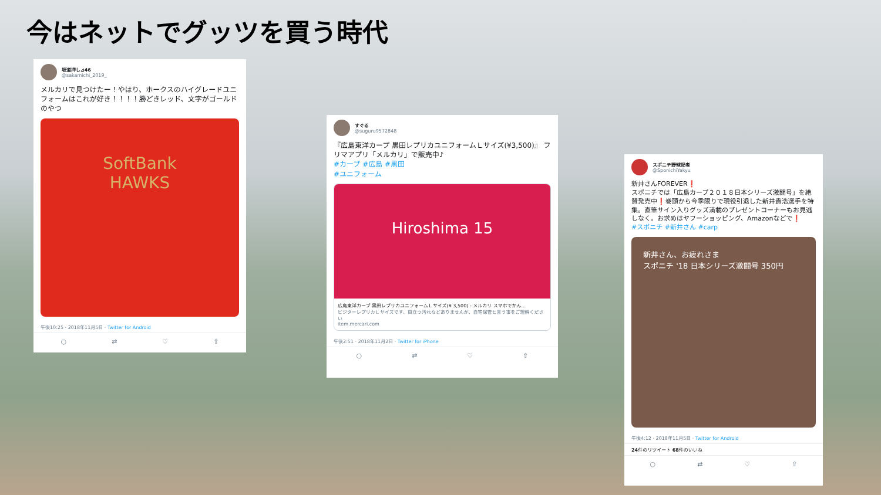今はネットでグッツを買う時代
坂道押し⊿46
@sakamichi_2019_
メルカリで見つけたー！やはり、ホークスのハイグレードユニフォームはこれが好き！！！！勝どきレッド、文字がゴールドのやつ
SoftBank
HAWKS
午後10:25 · 2018年11月5日 · Twitter for Android
○ ⇄ ♡ ⇧
すぐる
@suguru9572848
『広島東洋カープ 黒田レプリカユニフォームＬサイズ(¥3,500)』 フリマアプリ「メルカリ」で販売中♪
#カープ #広島 #黒田
#ユニフォーム
Hiroshima 15
広島東洋カープ 黒田レプリカユニフォームＬサイズ(¥ 3,500) - メルカリ スマホでかん...
ビジターレプリカＬサイズです、目立つ汚れなどありませんが、自宅保管と言う事をご理解ください
item.mercari.com
午後2:51 · 2018年11月2日 · Twitter for iPhone
○ ⇄ ♡ ⇧
スポニチ野球記者
@SponichiYakyu
新井さんFOREVER❗
スポニチでは「広島カープ２０１８日本シリーズ激闘号」を絶賛発売中❗巻頭から今季限りで現役引退した新井貴浩選手を特集。直筆サイン入りグッズ満載のプレゼントコーナーもお見逃しなく。お求めはヤフーショッピング、Amazonなどで❗
#スポニチ #新井さん #carp
新井さん、お疲れさま
スポニチ '18 日本シリーズ激闘号 350円
午後4:12 · 2018年11月5日 · Twitter for Android
24件のリツイート 68件のいいね
○ ⇄ ♡ ⇧